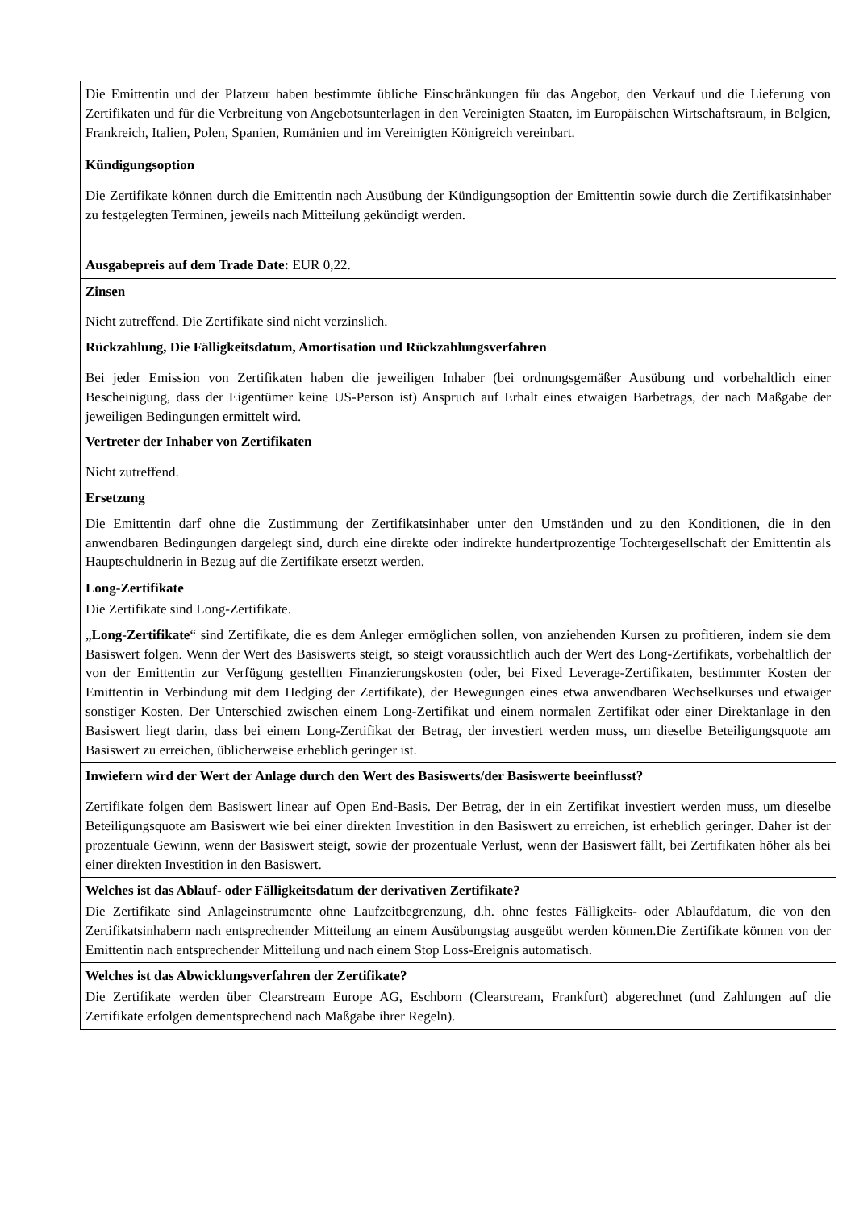| Die Emittentin und der Platzeur haben bestimmte übliche Einschränkungen für das Angebot, den Verkauf und die Lieferung von Zertifikaten und für die Verbreitung von Angebotsunterlagen in den Vereinigten Staaten, im Europäischen Wirtschaftsraum, in Belgien, Frankreich, Italien, Polen, Spanien, Rumänien und im Vereinigten Königreich vereinbart. |
| Kündigungsoption Die Zertifikate können durch die Emittentin nach Ausübung der Kündigungsoption der Emittentin sowie durch die Zertifikatsinhaber zu festgelegten Terminen, jeweils nach Mitteilung gekündigt werden. Ausgabepreis auf dem Trade Date: EUR 0,22. |
| Zinsen Nicht zutreffend. Die Zertifikate sind nicht verzinslich. Rückzahlung, Die Fälligkeitsdatum, Amortisation und Rückzahlungsverfahren Bei jeder Emission von Zertifikaten haben die jeweiligen Inhaber (bei ordnungsgemäßer Ausübung und vorbehaltlich einer Bescheinigung, dass der Eigentümer keine US-Person ist) Anspruch auf Erhalt eines etwaigen Barbetrags, der nach Maßgabe der jeweiligen Bedingungen ermittelt wird. Vertreter der Inhaber von Zertifikaten Nicht zutreffend. Ersetzung Die Emittentin darf ohne die Zustimmung der Zertifikatsinhaber unter den Umständen und zu den Konditionen, die in den anwendbaren Bedingungen dargelegt sind, durch eine direkte oder indirekte hundertprozentige Tochtergesellschaft der Emittentin als Hauptschuldnerin in Bezug auf die Zertifikate ersetzt werden. |
| Long-Zertifikate Die Zertifikate sind Long-Zertifikate. „ Long-Zertifikate “ sind Zertifikate, die es dem Anleger ermöglichen sollen, von anziehenden Kursen zu profitieren, indem sie dem Basiswert folgen. Wenn der Wert des Basiswerts steigt, so steigt voraussichtlich auch der Wert des Long-Zertifikats, vorbehaltlich der von der Emittentin zur Verfügung gestellten Finanzierungskosten (oder, bei Fixed Leverage-Zertifikaten, bestimmter Kosten der Emittentin in Verbindung mit dem Hedging der Zertifikate), der Bewegungen eines etwa anwendbaren Wechselkurses und etwaiger sonstiger Kosten. Der Unterschied zwischen einem Long-Zertifikat und einem normalen Zertifikat oder einer Direktanlage in den Basiswert liegt darin, dass bei einem Long-Zertifikat der Betrag, der investiert werden muss, um dieselbe Beteiligungsquote am Basiswert zu erreichen, üblicherweise erheblich geringer ist. |
| Inwiefern wird der Wert der Anlage durch den Wert des Basiswerts/der Basiswerte beeinflusst? Zertifikate folgen dem Basiswert linear auf Open End-Basis. Der Betrag, der in ein Zertifikat investiert werden muss, um dieselbe Beteiligungsquote am Basiswert wie bei einer direkten Investition in den Basiswert zu erreichen, ist erheblich geringer. Daher ist der prozentuale Gewinn, wenn der Basiswert steigt, sowie der prozentuale Verlust, wenn der Basiswert fällt, bei Zertifikaten höher als bei einer direkten Investition in den Basiswert. |
| Welches ist das Ablauf- oder Fälligkeitsdatum der derivativen Zertifikate? Die Zertifikate sind Anlageinstrumente ohne Laufzeitbegrenzung, d.h. ohne festes Fälligkeits- oder Ablaufdatum, die von den Zertifikatsinhabern nach entsprechender Mitteilung an einem Ausübungstag ausgeübt werden können.Die Zertifikate können von der Emittentin nach entsprechender Mitteilung und nach einem Stop Loss-Ereignis automatisch. |
| Welches ist das Abwicklungsverfahren der Zertifikate? Die Zertifikate werden über Clearstream Europe AG, Eschborn (Clearstream, Frankfurt) abgerechnet (und Zahlungen auf die Zertifikate erfolgen dementsprechend nach Maßgabe ihrer Regeln). |